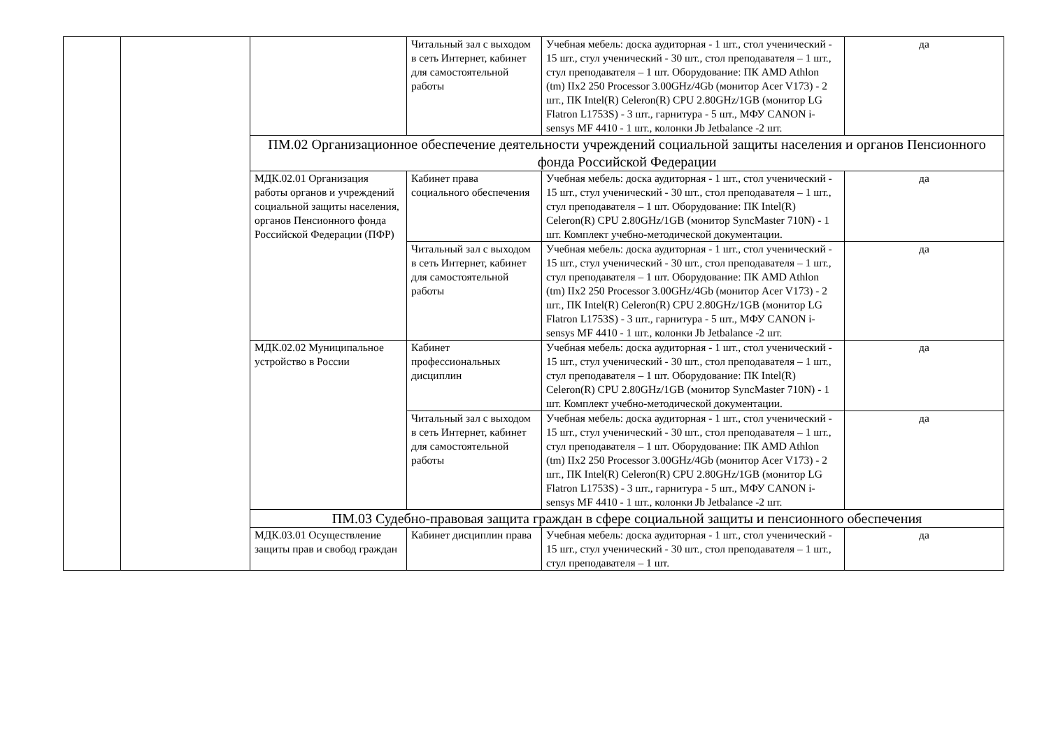| | | | Читальный зал с выходом в сеть Интернет, кабинет для самостоятельной работы | Учебная мебель: доска аудиторная - 1 шт., стол ученический - 15 шт., стул ученический - 30 шт., стол преподавателя – 1 шт., стул преподавателя – 1 шт. Оборудование: ПК AMD Athlon (tm) IIx2 250 Processor 3.00GHz/4Gb (монитор Acer V173) - 2 шт., ПК Intel(R) Celeron(R) CPU 2.80GHz/1GB (монитор LG Flatron L1753S) - 3 шт., гарнитура - 5 шт., МФУ CANON i-sensys MF 4410 - 1 шт., колонки Jb Jetbalance -2 шт. | да |
| | | ПМ.02 Организационное обеспечение деятельности учреждений социальной защиты населения и органов Пенсионного фонда Российской Федерации | | | |
| | | МДК.02.01 Организация работы органов и учреждений социальной защиты населения, органов Пенсионного фонда Российской Федерации (ПФР) | Кабинет права социального обеспечения | Учебная мебель: доска аудиторная - 1 шт., стол ученический - 15 шт., стул ученический - 30 шт., стол преподавателя – 1 шт., стул преподавателя – 1 шт. Оборудование: ПК Intel(R) Celeron(R) CPU 2.80GHz/1GB (монитор SyncMaster 710N) - 1 шт. Комплект учебно-методической документации. | да |
| | | | Читальный зал с выходом в сеть Интернет, кабинет для самостоятельной работы | Учебная мебель: доска аудиторная - 1 шт., стол ученический - 15 шт., стул ученический - 30 шт., стол преподавателя – 1 шт., стул преподавателя – 1 шт. Оборудование: ПК AMD Athlon (tm) IIx2 250 Processor 3.00GHz/4Gb (монитор Acer V173) - 2 шт., ПК Intel(R) Celeron(R) CPU 2.80GHz/1GB (монитор LG Flatron L1753S) - 3 шт., гарнитура - 5 шт., МФУ CANON i-sensys MF 4410 - 1 шт., колонки Jb Jetbalance -2 шт. | да |
| | | МДК.02.02 Муниципальное устройство в России | Кабинет профессиональных дисциплин | Учебная мебель: доска аудиторная - 1 шт., стол ученический - 15 шт., стул ученический - 30 шт., стол преподавателя – 1 шт., стул преподавателя – 1 шт. Оборудование: ПК Intel(R) Celeron(R) CPU 2.80GHz/1GB (монитор SyncMaster 710N) - 1 шт. Комплект учебно-методической документации. | да |
| | | | Читальный зал с выходом в сеть Интернет, кабинет для самостоятельной работы | Учебная мебель: доска аудиторная - 1 шт., стол ученический - 15 шт., стул ученический - 30 шт., стол преподавателя – 1 шт., стул преподавателя – 1 шт. Оборудование: ПК AMD Athlon (tm) IIx2 250 Processor 3.00GHz/4Gb (монитор Acer V173) - 2 шт., ПК Intel(R) Celeron(R) CPU 2.80GHz/1GB (монитор LG Flatron L1753S) - 3 шт., гарнитура - 5 шт., МФУ CANON i-sensys MF 4410 - 1 шт., колонки Jb Jetbalance -2 шт. | да |
| | | ПМ.03 Судебно-правовая защита граждан в сфере социальной защиты и пенсионного обеспечения | | | |
| | | МДК.03.01 Осуществление защиты прав и свобод граждан | Кабинет дисциплин права | Учебная мебель: доска аудиторная - 1 шт., стол ученический - 15 шт., стул ученический - 30 шт., стол преподавателя – 1 шт., стул преподавателя – 1 шт. | да |